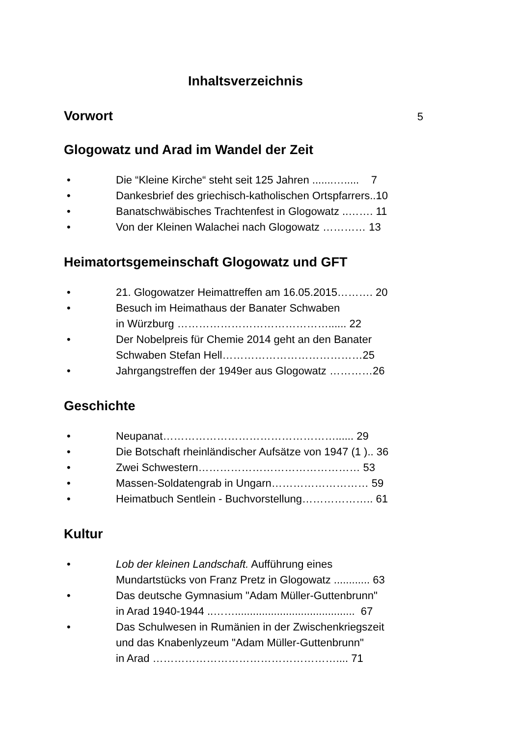Inhaltsverzeichnis
Vorwort
5
Glogowatz und Arad im Wandel der Zeit
• Die “Kleine Kirche“ steht seit 125 Jahren .......…..... 7
• Dankesbrief des griechisch-katholischen Ortspfarrers..10
• Banatschwäbisches Trachtenfest in Glogowatz ..……. 11
• Von der Kleinen Walachei nach Glogowatz ………… 13
Heimatortsgemeinschaft Glogowatz und GFT
• 21. Glogowatzer Heimattreffen am 16.05.2015………. 20
• Besuch im Heimathaus der Banater Schwaben
in Würzburg ……………………………………...... 22
• Der Nobelpreis für Chemie 2014 geht an den Banater
Schwaben Stefan Hell…………………………………25
• Jahrgangstreffen der 1949er aus Glogowatz …………26
Geschichte
• Neupanat…………………………………………...... 29
• Die Botschaft rheinländischer Aufsätze von 1947 (1 ).. 36
• Zwei Schwestern……………………………………… 53
• Massen-Soldatengrab in Ungarn……………………… 59
• Heimatbuch Sentlein - Buchvorstellung……………….. 61
Kultur
• Lob der kleinen Landschaft. Aufführung eines
Mundartstücks von Franz Pretz in Glogowatz ............ 63
• Das deutsche Gymnasium "Adam Müller-Guttenbrunn"
in Arad 1940-1944 ..……........................................ 67
• Das Schulwesen in Rumänien in der Zwischenkriegszeit
und das Knabenlyzeum "Adam Müller-Guttenbrunn"
in Arad …………………………………………….... 71